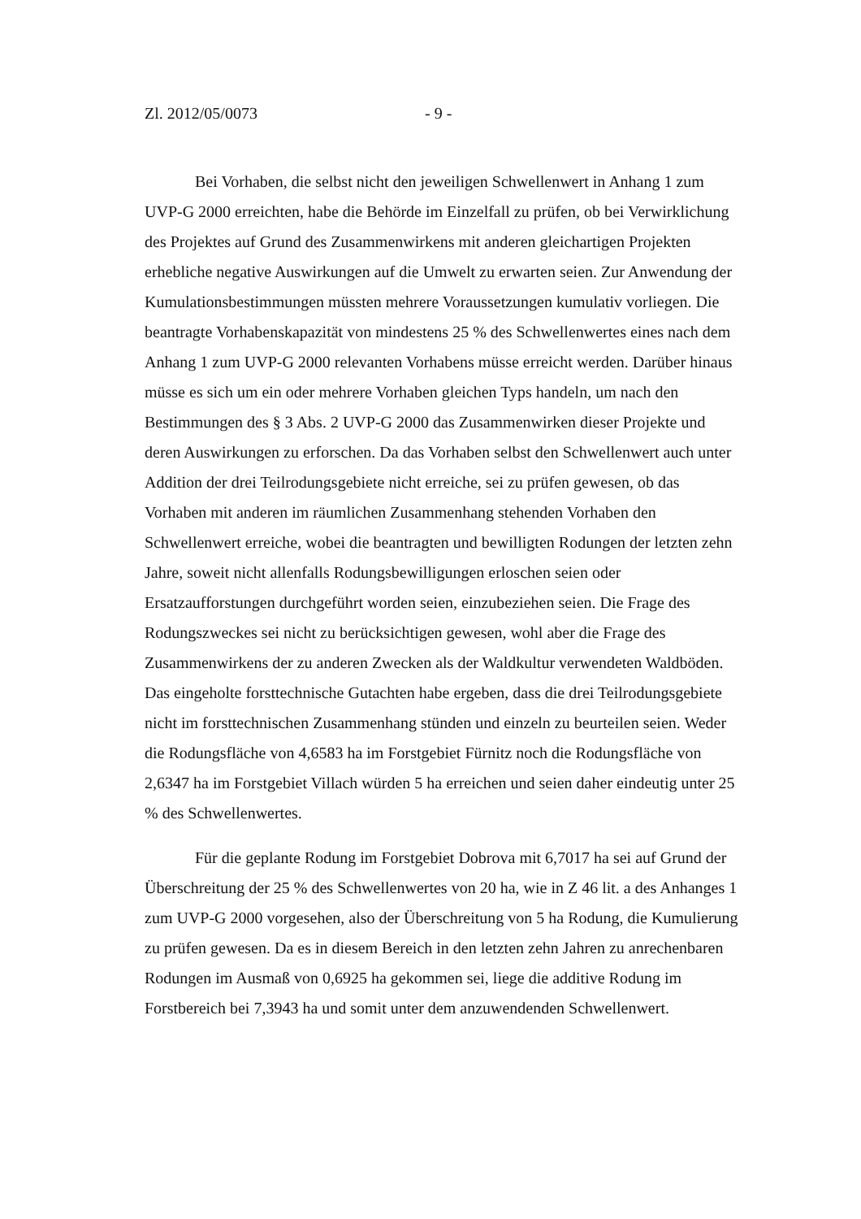Zl. 2012/05/0073 - 9 -
Bei Vorhaben, die selbst nicht den jeweiligen Schwellenwert in Anhang 1 zum UVP-G 2000 erreichten, habe die Behörde im Einzelfall zu prüfen, ob bei Verwirklichung des Projektes auf Grund des Zusammenwirkens mit anderen gleichartigen Projekten erhebliche negative Auswirkungen auf die Umwelt zu erwarten seien. Zur Anwendung der Kumulationsbestimmungen müssten mehrere Voraussetzungen kumulativ vorliegen. Die beantragte Vorhabenskapazität von mindestens 25 % des Schwellenwertes eines nach dem Anhang 1 zum UVP-G 2000 relevanten Vorhabens müsse erreicht werden. Darüber hinaus müsse es sich um ein oder mehrere Vorhaben gleichen Typs handeln, um nach den Bestimmungen des § 3 Abs. 2 UVP-G 2000 das Zusammenwirken dieser Projekte und deren Auswirkungen zu erforschen. Da das Vorhaben selbst den Schwellenwert auch unter Addition der drei Teilrodungsgebiete nicht erreiche, sei zu prüfen gewesen, ob das Vorhaben mit anderen im räumlichen Zusammenhang stehenden Vorhaben den Schwellenwert erreiche, wobei die beantragten und bewilligten Rodungen der letzten zehn Jahre, soweit nicht allenfalls Rodungsbewilligungen erloschen seien oder Ersatzaufforstungen durchgeführt worden seien, einzubeziehen seien. Die Frage des Rodungszweckes sei nicht zu berücksichtigen gewesen, wohl aber die Frage des Zusammenwirkens der zu anderen Zwecken als der Waldkultur verwendeten Waldböden. Das eingeholte forsttechnische Gutachten habe ergeben, dass die drei Teilrodungsgebiete nicht im forsttechnischen Zusammenhang stünden und einzeln zu beurteilen seien. Weder die Rodungsfläche von 4,6583 ha im Forstgebiet Fürnitz noch die Rodungsfläche von 2,6347 ha im Forstgebiet Villach würden 5 ha erreichen und seien daher eindeutig unter 25 % des Schwellenwertes.
Für die geplante Rodung im Forstgebiet Dobrova mit 6,7017 ha sei auf Grund der Überschreitung der 25 % des Schwellenwertes von 20 ha, wie in Z 46 lit. a des Anhanges 1 zum UVP-G 2000 vorgesehen, also der Überschreitung von 5 ha Rodung, die Kumulierung zu prüfen gewesen. Da es in diesem Bereich in den letzten zehn Jahren zu anrechenbaren Rodungen im Ausmaß von 0,6925 ha gekommen sei, liege die additive Rodung im Forstbereich bei 7,3943 ha und somit unter dem anzuwendenden Schwellenwert.